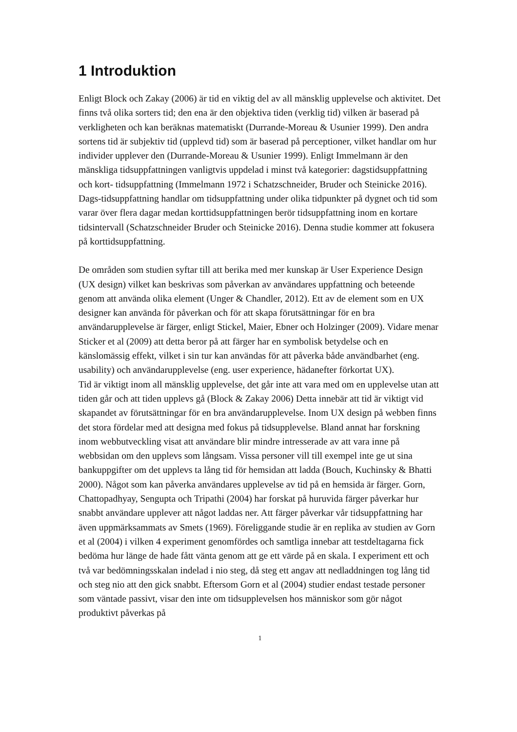1 Introduktion
Enligt Block och Zakay (2006) är tid en viktig del av all mänsklig upplevelse och aktivitet. Det finns två olika sorters tid; den ena är den objektiva tiden (verklig tid) vilken är baserad på verkligheten och kan beräknas matematiskt (Durrande-Moreau & Usunier 1999). Den andra sortens tid är subjektiv tid (upplevd tid) som är baserad på perceptioner, vilket handlar om hur individer upplever den (Durrande-Moreau & Usunier 1999). Enligt Immelmann är den mänskliga tidsuppfattningen vanligtvis uppdelad i minst två kategorier: dagstidsuppfattning och kort- tidsuppfattning (Immelmann 1972 i Schatzschneider, Bruder och Steinicke 2016). Dags-tidsuppfattning handlar om tidsuppfattning under olika tidpunkter på dygnet och tid som varar över flera dagar medan korttidsuppfattningen berör tidsuppfattning inom en kortare tidsintervall (Schatzschneider Bruder och Steinicke 2016). Denna studie kommer att fokusera på korttidsuppfattning.
De områden som studien syftar till att berika med mer kunskap är User Experience Design (UX design) vilket kan beskrivas som påverkan av användares uppfattning och beteende genom att använda olika element (Unger & Chandler, 2012). Ett av de element som en UX designer kan använda för påverkan och för att skapa förutsättningar för en bra användarupplevelse är färger, enligt Stickel, Maier, Ebner och Holzinger (2009). Vidare menar Sticker et al (2009) att detta beror på att färger har en symbolisk betydelse och en känslomässig effekt, vilket i sin tur kan användas för att påverka både användbarhet (eng. usability) och användarupplevelse (eng. user experience, hädanefter förkortat UX).
Tid är viktigt inom all mänsklig upplevelse, det går inte att vara med om en upplevelse utan att tiden går och att tiden upplevs gå (Block & Zakay 2006) Detta innebär att tid är viktigt vid skapandet av förutsättningar för en bra användarupplevelse. Inom UX design på webben finns det stora fördelar med att designa med fokus på tidsupplevelse. Bland annat har forskning inom webbutveckling visat att användare blir mindre intresserade av att vara inne på webbsidan om den upplevs som långsam. Vissa personer vill till exempel inte ge ut sina bankuppgifter om det upplevs ta lång tid för hemsidan att ladda (Bouch, Kuchinsky & Bhatti 2000). Något som kan påverka användares upplevelse av tid på en hemsida är färger. Gorn, Chattopadhyay, Sengupta och Tripathi (2004) har forskat på huruvida färger påverkar hur snabbt användare upplever att något laddas ner. Att färger påverkar vår tidsuppfattning har även uppmärksammats av Smets (1969). Föreliggande studie är en replika av studien av Gorn et al (2004) i vilken 4 experiment genomfördes och samtliga innebar att testdeltagarna fick bedöma hur länge de hade fått vänta genom att ge ett värde på en skala. I experiment ett och två var bedömningsskalan indelad i nio steg, då steg ett angav att nedladdningen tog lång tid och steg nio att den gick snabbt. Eftersom Gorn et al (2004) studier endast testade personer som väntade passivt, visar den inte om tidsupplevelsen hos människor som gör något produktivt påverkas på
1